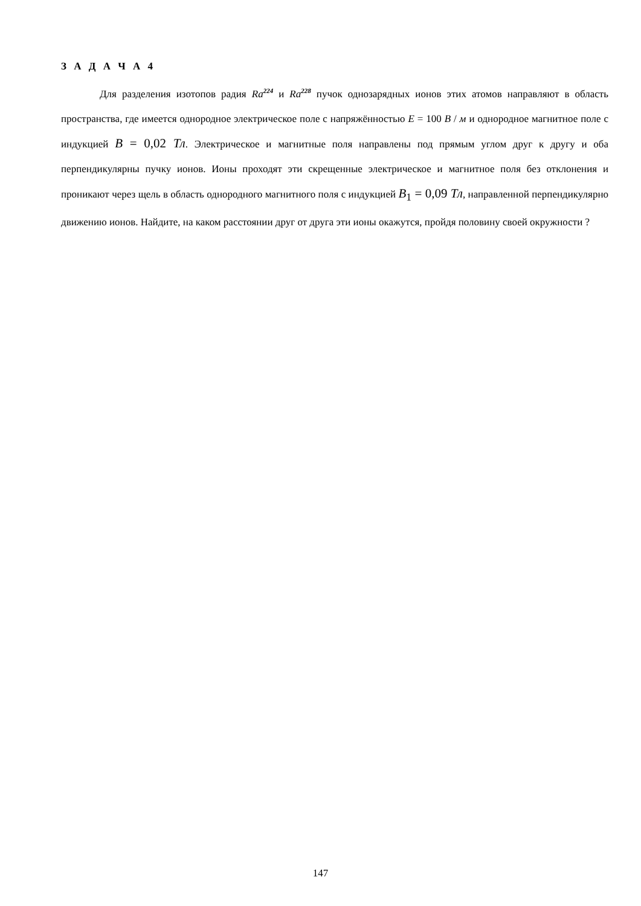З А Д А Ч А 4
Для разделения изотопов радия Ra<sup>224</sup> и Ra<sup>228</sup> пучок однозарядных ионов этих атомов направляют в область пространства, где имеется однородное электрическое поле с напряжённостью E = 100 В / м и однородное магнитное поле с индукцией B = 0,02 Тл. Электрическое и магнитные поля направлены под прямым углом друг к другу и оба перпендикулярны пучку ионов. Ионы проходят эти скрещенные электрическое и магнитное поля без отклонения и проникают через щель в область однородного магнитного поля с индукцией B<sub>1</sub> = 0,09 Тл, направленной перпендикулярно движению ионов. Найдите, на каком расстоянии друг от друга эти ионы окажутся, пройдя половину своей окружности ?
147